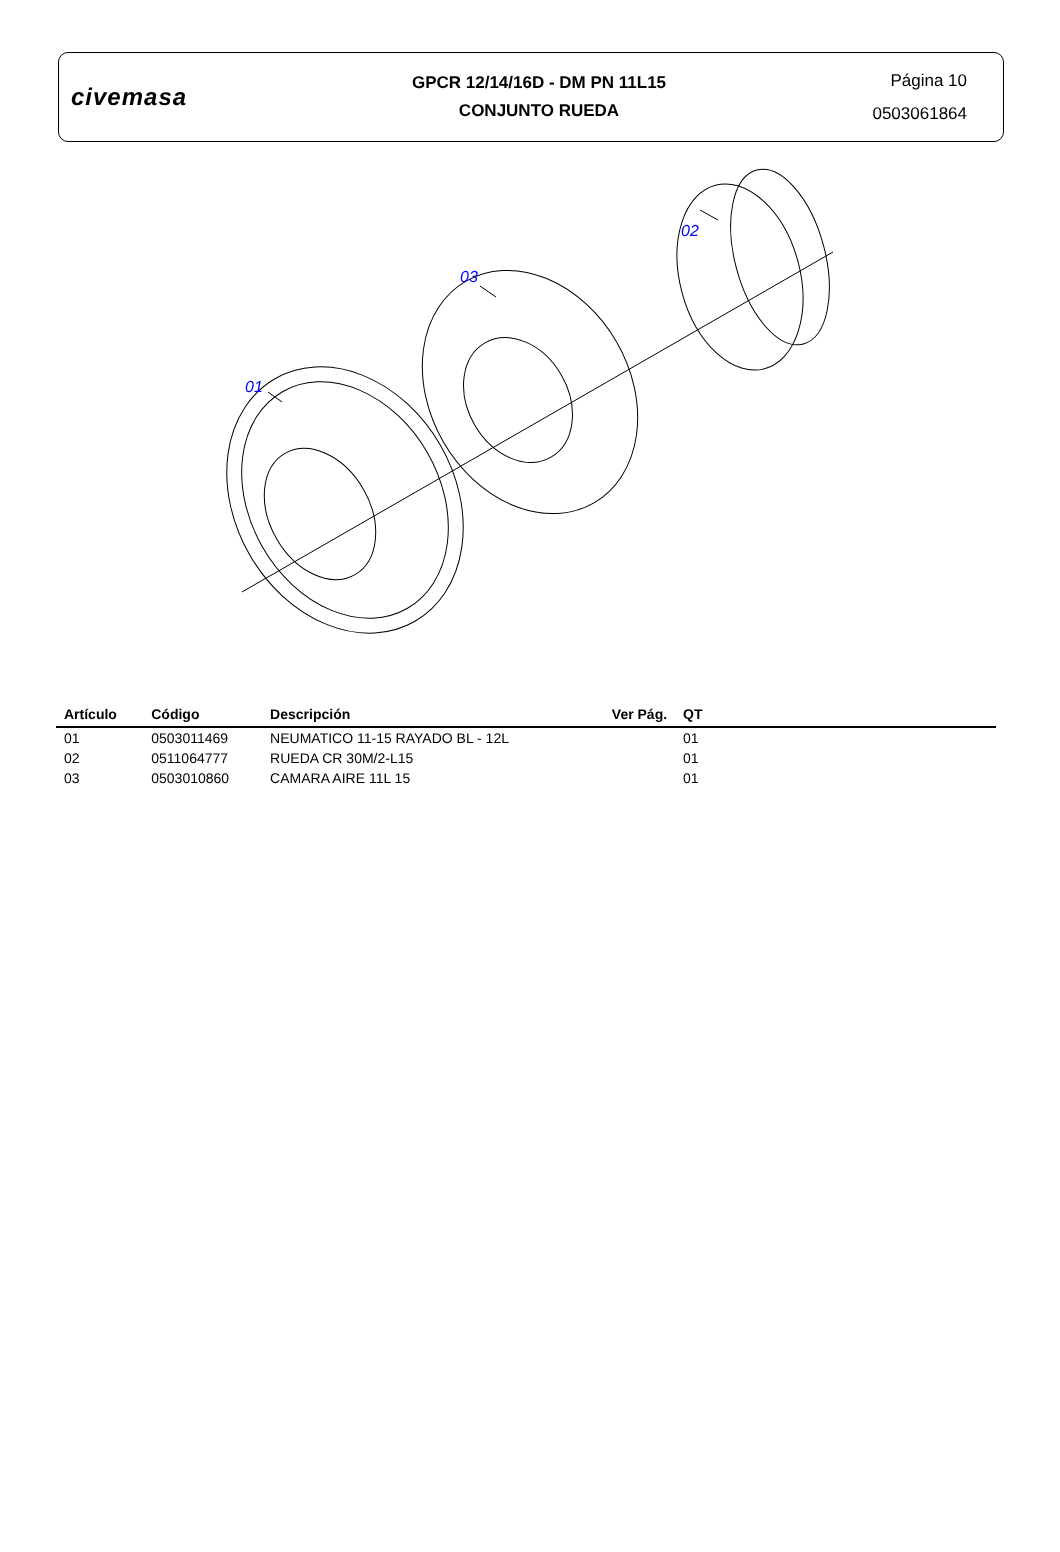civemasa
GPCR 12/14/16D - DM PN 11L15
CONJUNTO RUEDA
Página 10
0503061864
01
03
02
| Artículo | Código | Descripción | Ver Pág. | QT | |
| --- | --- | --- | --- | --- | --- |
| 01 | 0503011469 | NEUMATICO 11-15 RAYADO BL - 12L | | 01 | |
| 02 | 0511064777 | RUEDA CR 30M/2-L15 | | 01 | |
| 03 | 0503010860 | CAMARA AIRE 11L 15 | | 01 | |